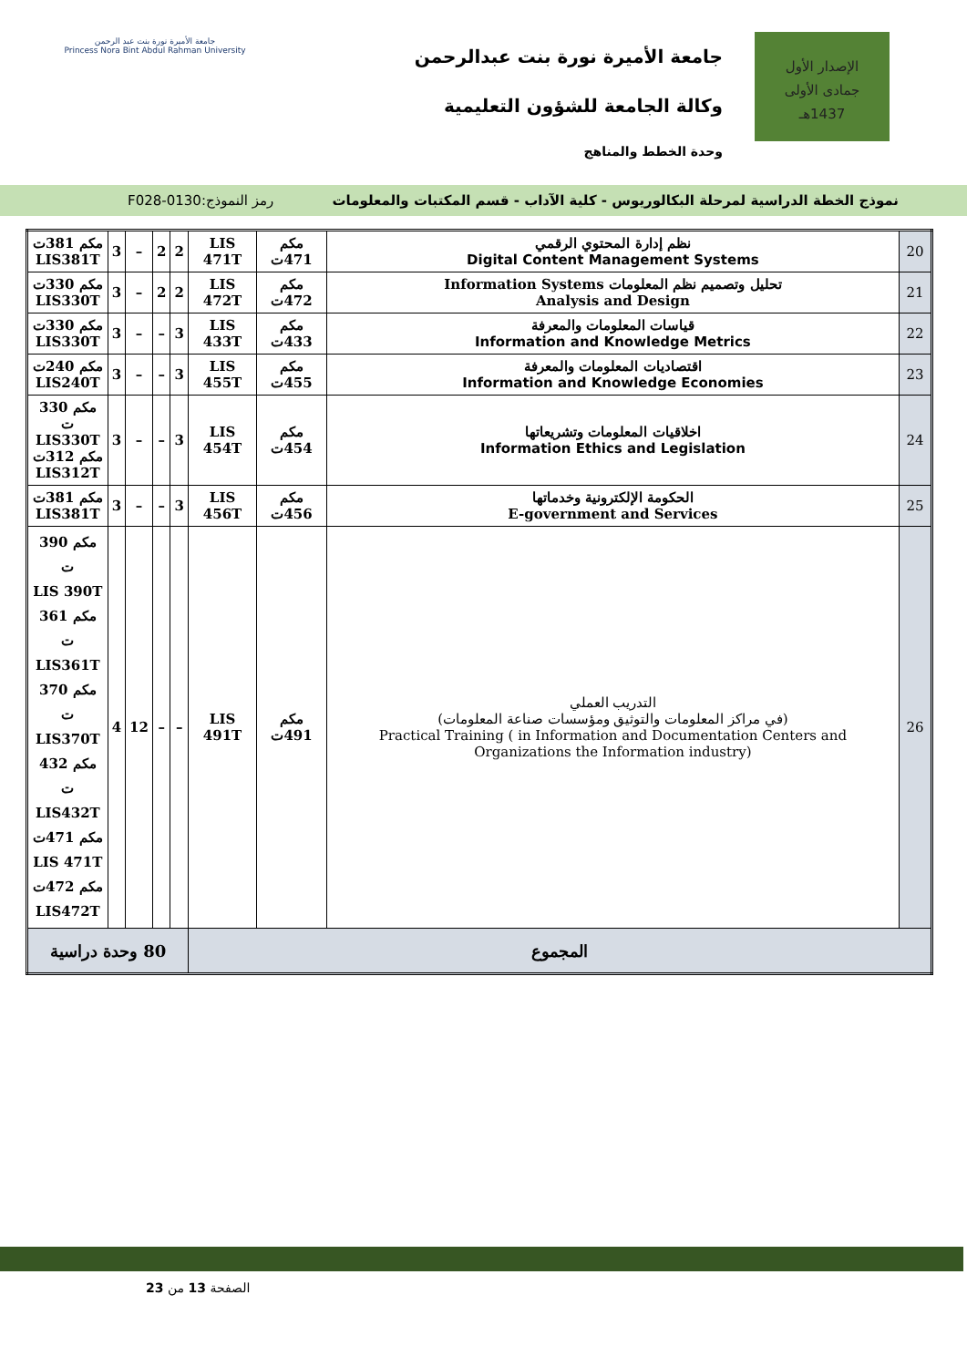الإصدار الأول
جمادى الأولى
1437هـ
جامعة الأميرة نورة بنت عبدالرحمن
وكالة الجامعة للشؤون التعليمية
وحدة الخطط والمناهج
جامعة الأميرة نورة بنت عبد الرحمن
Princess Nora Bint Abdul Rahman University
نموذج الخطة الدراسية لمرحلة البكالوريوس - كلية الآداب - قسم المكتبات والمعلومات رمز النموذج:0130-F028
| 20 | نظم إدارة المحتوي الرقمي Digital Content Management Systems | مكم 471ت | LIS 471T | 2 | 2 | – | 3 | مكم 381ت LIS381T |
| 21 | تحليل وتصميم نظم المعلومات Information Systems Analysis and Design | مكم 472ت | LIS 472T | 2 | 2 | – | 3 | مكم 330ت LIS330T |
| 22 | قياسات المعلومات والمعرفة Information and Knowledge Metrics | مكم 433ت | LIS 433T | 3 | – | – | 3 | مكم 330ت LIS330T |
| 23 | اقتصاديات المعلومات والمعرفة Information and Knowledge Economies | مكم 455ت | LIS 455T | 3 | – | – | 3 | مكم 240ت LIS240T |
| 24 | اخلاقيات المعلومات وتشريعاتها Information Ethics and Legislation | مكم 454ت | LIS 454T | 3 | – | – | 3 | مكم 330 ت LIS330T مكم 312ت LIS312T |
| 25 | الحكومة الإلكترونية وخدماتها E-government and Services | مكم 456ت | LIS 456T | 3 | – | – | 3 | مكم 381ت LIS381T |
| 26 | التدريب العملي (في مراكز المعلومات والتوثيق ومؤسسات صناعة المعلومات) Practical Training ( in Information and Documentation Centers and Organizations the Information industry) | مكم 491ت | LIS 491T | – | – | 12 | 4 | مكم 390 ت LIS 390T مكم 361 ت LIS361T مكم 370 ت LIS370T مكم 432 ت LIS432T مكم 471ت LIS 471T مكم 472ت LIS472T |
| المجموع | | | | 80 وحدة دراسية | | | | |
الصفحة 13 من 23